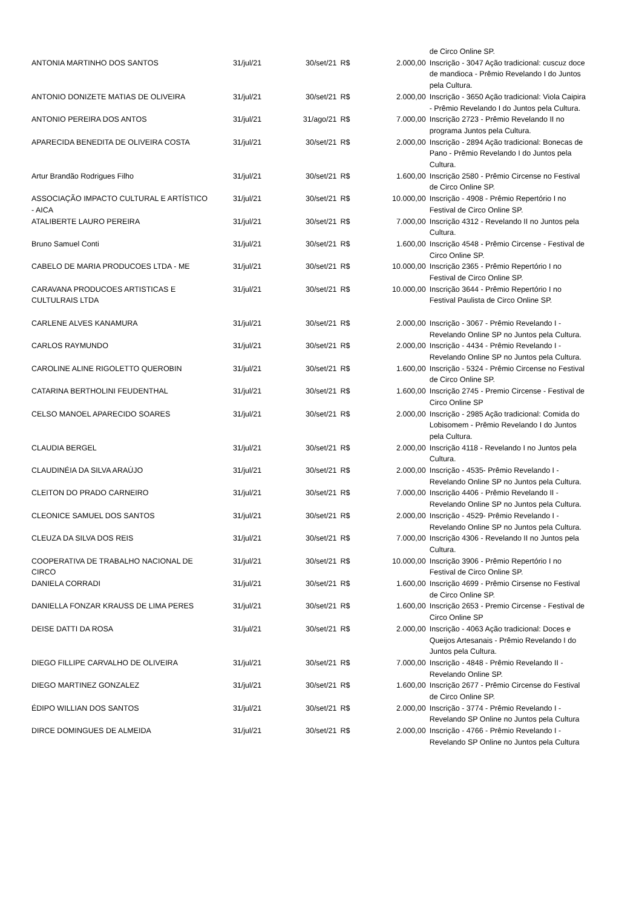| | | | | | de Circo Online SP. |
| ANTONIA MARTINHO DOS SANTOS | 31/jul/21 | 30/set/21 | R$ | 2.000,00 | Inscrição - 3047 Ação tradicional: cuscuz doce de mandioca - Prêmio Revelando I do Juntos pela Cultura. |
| ANTONIO DONIZETE MATIAS DE OLIVEIRA | 31/jul/21 | 30/set/21 | R$ | 2.000,00 | Inscrição - 3650 Ação tradicional: Viola Caipira - Prêmio Revelando I do Juntos pela Cultura. |
| ANTONIO PEREIRA DOS ANTOS | 31/jul/21 | 31/ago/21 | R$ | 7.000,00 | Inscrição 2723 - Prêmio Revelando II no programa Juntos pela Cultura. |
| APARECIDA BENEDITA DE OLIVEIRA COSTA | 31/jul/21 | 30/set/21 | R$ | 2.000,00 | Inscrição - 2894 Ação tradicional: Bonecas de Pano - Prêmio Revelando I do Juntos pela Cultura. |
| Artur Brandão Rodrigues Filho | 31/jul/21 | 30/set/21 | R$ | 1.600,00 | Inscrição 2580 - Prêmio Circense no Festival de Circo Online SP. |
| ASSOCIAÇÃO IMPACTO CULTURAL E ARTÍSTICO - AICA | 31/jul/21 | 30/set/21 | R$ | 10.000,00 | Inscrição - 4908 - Prêmio Repertório I no Festival de Circo Online SP. |
| ATALIBERTE LAURO PEREIRA | 31/jul/21 | 30/set/21 | R$ | 7.000,00 | Inscrição 4312 - Revelando II no Juntos pela Cultura. |
| Bruno Samuel Conti | 31/jul/21 | 30/set/21 | R$ | 1.600,00 | Inscrição 4548 - Prêmio Circense - Festival de Circo Online SP. |
| CABELO DE MARIA PRODUCOES LTDA - ME | 31/jul/21 | 30/set/21 | R$ | 10.000,00 | Inscrição 2365 - Prêmio Repertório I no Festival de Circo Online SP. |
| CARAVANA PRODUCOES ARTISTICAS E CULTULRAIS LTDA | 31/jul/21 | 30/set/21 | R$ | 10.000,00 | Inscrição 3644 - Prêmio Repertório I no Festival Paulista de Circo Online SP. |
| CARLENE ALVES KANAMURA | 31/jul/21 | 30/set/21 | R$ | 2.000,00 | Inscrição - 3067 - Prêmio Revelando I - Revelando Online SP no Juntos pela Cultura. |
| CARLOS RAYMUNDO | 31/jul/21 | 30/set/21 | R$ | 2.000,00 | Inscrição - 4434 - Prêmio Revelando I - Revelando Online SP no Juntos pela Cultura. |
| CAROLINE ALINE RIGOLETTO QUEROBIN | 31/jul/21 | 30/set/21 | R$ | 1.600,00 | Inscrição - 5324 - Prêmio Circense no Festival de Circo Online SP. |
| CATARINA BERTHOLINI FEUDENTHAL | 31/jul/21 | 30/set/21 | R$ | 1.600,00 | Inscrição 2745 - Premio Circense - Festival de Circo Online SP |
| CELSO MANOEL APARECIDO SOARES | 31/jul/21 | 30/set/21 | R$ | 2.000,00 | Inscrição - 2985 Ação tradicional: Comida do Lobisomem - Prêmio Revelando I do Juntos pela Cultura. |
| CLAUDIA BERGEL | 31/jul/21 | 30/set/21 | R$ | 2.000,00 | Inscrição 4118 - Revelando I no Juntos pela Cultura. |
| CLAUDINÉIA DA SILVA ARAÚJO | 31/jul/21 | 30/set/21 | R$ | 2.000,00 | Inscrição - 4535- Prêmio Revelando I - Revelando Online SP no Juntos pela Cultura. |
| CLEITON DO PRADO CARNEIRO | 31/jul/21 | 30/set/21 | R$ | 7.000,00 | Inscrição 4406 - Prêmio Revelando II - Revelando Online SP no Juntos pela Cultura. |
| CLEONICE SAMUEL DOS SANTOS | 31/jul/21 | 30/set/21 | R$ | 2.000,00 | Inscrição - 4529- Prêmio Revelando I - Revelando Online SP no Juntos pela Cultura. |
| CLEUZA DA SILVA DOS REIS | 31/jul/21 | 30/set/21 | R$ | 7.000,00 | Inscrição 4306 - Revelando II no Juntos pela Cultura. |
| COOPERATIVA DE TRABALHO NACIONAL DE CIRCO | 31/jul/21 | 30/set/21 | R$ | 10.000,00 | Inscrição 3906 - Prêmio Repertório I no Festival de Circo Online SP. |
| DANIELA CORRADI | 31/jul/21 | 30/set/21 | R$ | 1.600,00 | Inscrição 4699 - Prêmio Cirsense no Festival de Circo Online SP. |
| DANIELLA FONZAR KRAUSS DE LIMA PERES | 31/jul/21 | 30/set/21 | R$ | 1.600,00 | Inscrição 2653 - Premio Circense - Festival de Circo Online SP |
| DEISE DATTI DA ROSA | 31/jul/21 | 30/set/21 | R$ | 2.000,00 | Inscrição - 4063 Ação tradicional: Doces e Queijos Artesanais - Prêmio Revelando I do Juntos pela Cultura. |
| DIEGO FILLIPE CARVALHO DE OLIVEIRA | 31/jul/21 | 30/set/21 | R$ | 7.000,00 | Inscrição - 4848 - Prêmio Revelando II - Revelando Online SP. |
| DIEGO MARTINEZ GONZALEZ | 31/jul/21 | 30/set/21 | R$ | 1.600,00 | Inscrição 2677 - Prêmio Circense do Festival de Circo Online SP. |
| ÉDIPO WILLIAN DOS SANTOS | 31/jul/21 | 30/set/21 | R$ | 2.000,00 | Inscrição - 3774 - Prêmio Revelando I - Revelando SP Online no Juntos pela Cultura |
| DIRCE DOMINGUES DE ALMEIDA | 31/jul/21 | 30/set/21 | R$ | 2.000,00 | Inscrição - 4766 - Prêmio Revelando I - Revelando SP Online no Juntos pela Cultura |